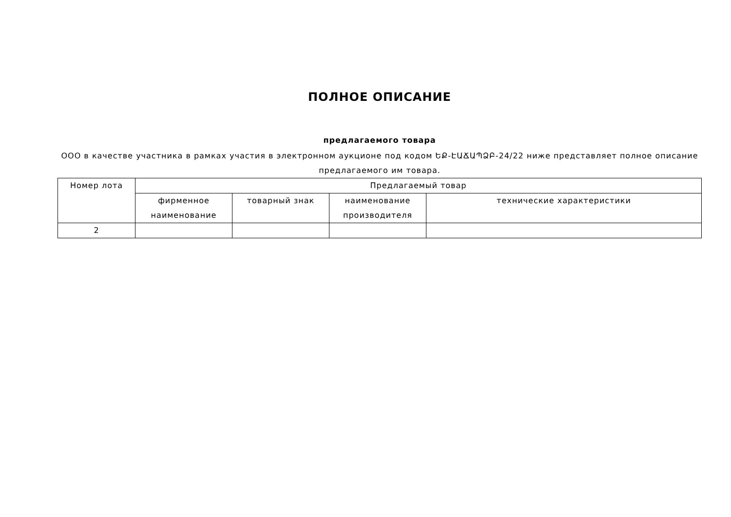ПОЛНОЕ ОПИСАНИЕ
предлагаемого товара
ООО в качестве участника в рамках участия в электронном аукционе под кодом ԵՔ-ԷԱՃԱՊՁԲ-24/22 ниже представляет полное описание предлагаемого им товара.
| Номер лота | Предлагаемый товар | | | |
| --- | --- | --- | --- | --- |
| | фирменное наименование | товарный знак | наименование производителя | технические характеристики |
| 2 | | | | |